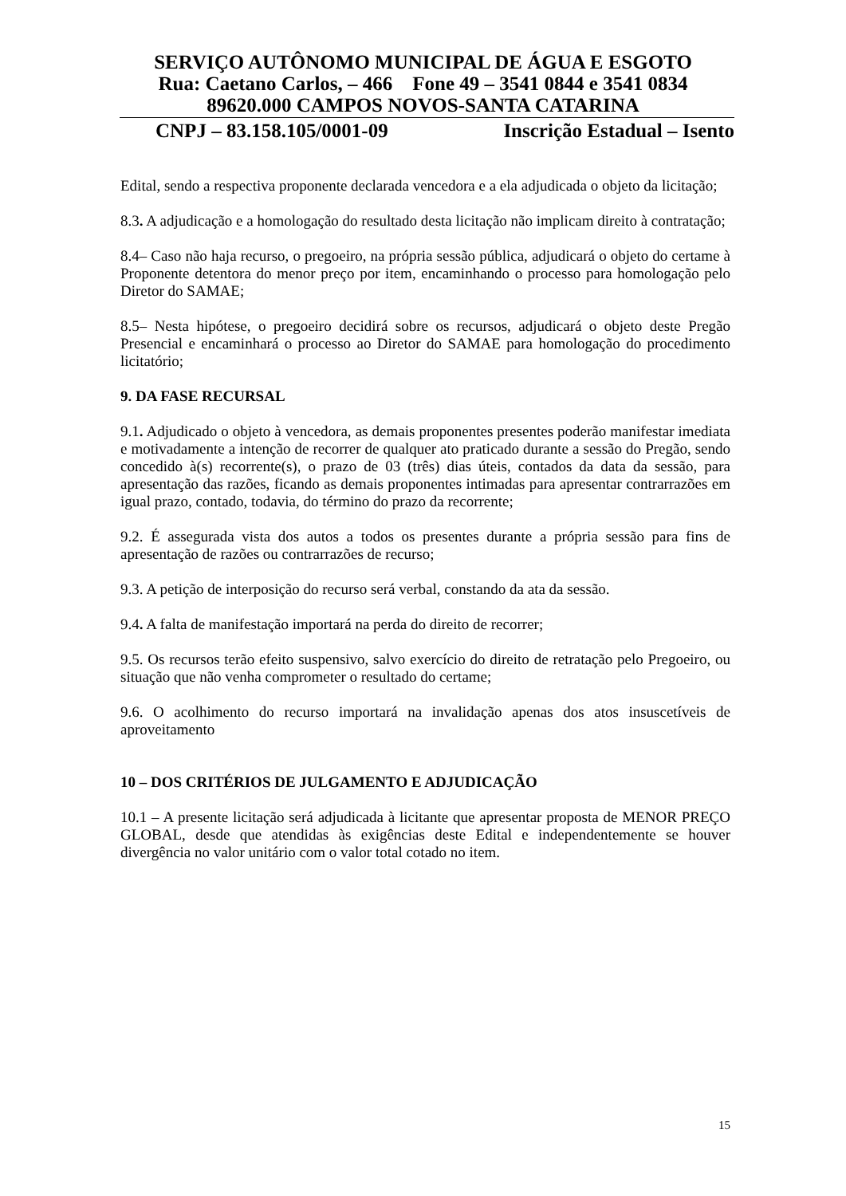SERVIÇO AUTÔNOMO MUNICIPAL DE ÁGUA E ESGOTO
Rua: Caetano Carlos, – 466 Fone 49 – 3541 0844 e 3541 0834
89620.000 CAMPOS NOVOS-SANTA CATARINA
CNPJ – 83.158.105/0001-09 Inscrição Estadual – Isento
Edital, sendo a respectiva proponente declarada vencedora e a ela adjudicada o objeto da licitação;
8.3. A adjudicação e a homologação do resultado desta licitação não implicam direito à contratação;
8.4– Caso não haja recurso, o pregoeiro, na própria sessão pública, adjudicará o objeto do certame à Proponente detentora do menor preço por item, encaminhando o processo para homologação pelo Diretor do SAMAE;
8.5– Nesta hipótese, o pregoeiro decidirá sobre os recursos, adjudicará o objeto deste Pregão Presencial e encaminhará o processo ao Diretor do SAMAE para homologação do procedimento licitatório;
9. DA FASE RECURSAL
9.1. Adjudicado o objeto à vencedora, as demais proponentes presentes poderão manifestar imediata e motivadamente a intenção de recorrer de qualquer ato praticado durante a sessão do Pregão, sendo concedido à(s) recorrente(s), o prazo de 03 (três) dias úteis, contados da data da sessão, para apresentação das razões, ficando as demais proponentes intimadas para apresentar contrarrazões em igual prazo, contado, todavia, do término do prazo da recorrente;
9.2. É assegurada vista dos autos a todos os presentes durante a própria sessão para fins de apresentação de razões ou contrarrazões de recurso;
9.3. A petição de interposição do recurso será verbal, constando da ata da sessão.
9.4. A falta de manifestação importará na perda do direito de recorrer;
9.5. Os recursos terão efeito suspensivo, salvo exercício do direito de retratação pelo Pregoeiro, ou situação que não venha comprometer o resultado do certame;
9.6. O acolhimento do recurso importará na invalidação apenas dos atos insuscetíveis de aproveitamento
10 – DOS CRITÉRIOS DE JULGAMENTO E ADJUDICAÇÃO
10.1 – A presente licitação será adjudicada à licitante que apresentar proposta de MENOR PREÇO GLOBAL, desde que atendidas às exigências deste Edital e independentemente se houver divergência no valor unitário com o valor total cotado no item.
15